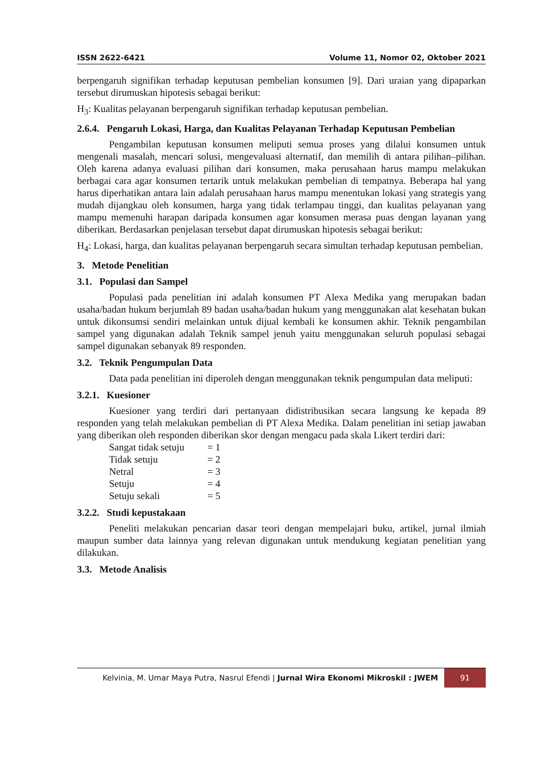ISSN 2622-6421 Volume 11, Nomor 02, Oktober 2021
berpengaruh signifikan terhadap keputusan pembelian konsumen [9]. Dari uraian yang dipaparkan tersebut dirumuskan hipotesis sebagai berikut:
H<sub>3</sub>: Kualitas pelayanan berpengaruh signifikan terhadap keputusan pembelian.
2.6.4. Pengaruh Lokasi, Harga, dan Kualitas Pelayanan Terhadap Keputusan Pembelian
Pengambilan keputusan konsumen meliputi semua proses yang dilalui konsumen untuk mengenali masalah, mencari solusi, mengevaluasi alternatif, dan memilih di antara pilihan–pilihan. Oleh karena adanya evaluasi pilihan dari konsumen, maka perusahaan harus mampu melakukan berbagai cara agar konsumen tertarik untuk melakukan pembelian di tempatnya. Beberapa hal yang harus diperhatikan antara lain adalah perusahaan harus mampu menentukan lokasi yang strategis yang mudah dijangkau oleh konsumen, harga yang tidak terlampau tinggi, dan kualitas pelayanan yang mampu memenuhi harapan daripada konsumen agar konsumen merasa puas dengan layanan yang diberikan. Berdasarkan penjelasan tersebut dapat dirumuskan hipotesis sebagai berikut:
H<sub>4</sub>: Lokasi, harga, dan kualitas pelayanan berpengaruh secara simultan terhadap keputusan pembelian.
3. Metode Penelitian
3.1. Populasi dan Sampel
Populasi pada penelitian ini adalah konsumen PT Alexa Medika yang merupakan badan usaha/badan hukum berjumlah 89 badan usaha/badan hukum yang menggunakan alat kesehatan bukan untuk dikonsumsi sendiri melainkan untuk dijual kembali ke konsumen akhir. Teknik pengambilan sampel yang digunakan adalah Teknik sampel jenuh yaitu menggunakan seluruh populasi sebagai sampel digunakan sebanyak 89 responden.
3.2. Teknik Pengumpulan Data
Data pada penelitian ini diperoleh dengan menggunakan teknik pengumpulan data meliputi:
3.2.1. Kuesioner
Kuesioner yang terdiri dari pertanyaan didistribusikan secara langsung ke kepada 89 responden yang telah melakukan pembelian di PT Alexa Medika. Dalam penelitian ini setiap jawaban yang diberikan oleh responden diberikan skor dengan mengacu pada skala Likert terdiri dari:
| Sangat tidak setuju | = 1 |
| Tidak setuju | = 2 |
| Netral | = 3 |
| Setuju | = 4 |
| Setuju sekali | = 5 |
3.2.2. Studi kepustakaan
Peneliti melakukan pencarian dasar teori dengan mempelajari buku, artikel, jurnal ilmiah maupun sumber data lainnya yang relevan digunakan untuk mendukung kegiatan penelitian yang dilakukan.
3.3. Metode Analisis
Kelvinia, M. Umar Maya Putra, Nasrul Efendi | Jurnal Wira Ekonomi Mikroskil : JWEM
91